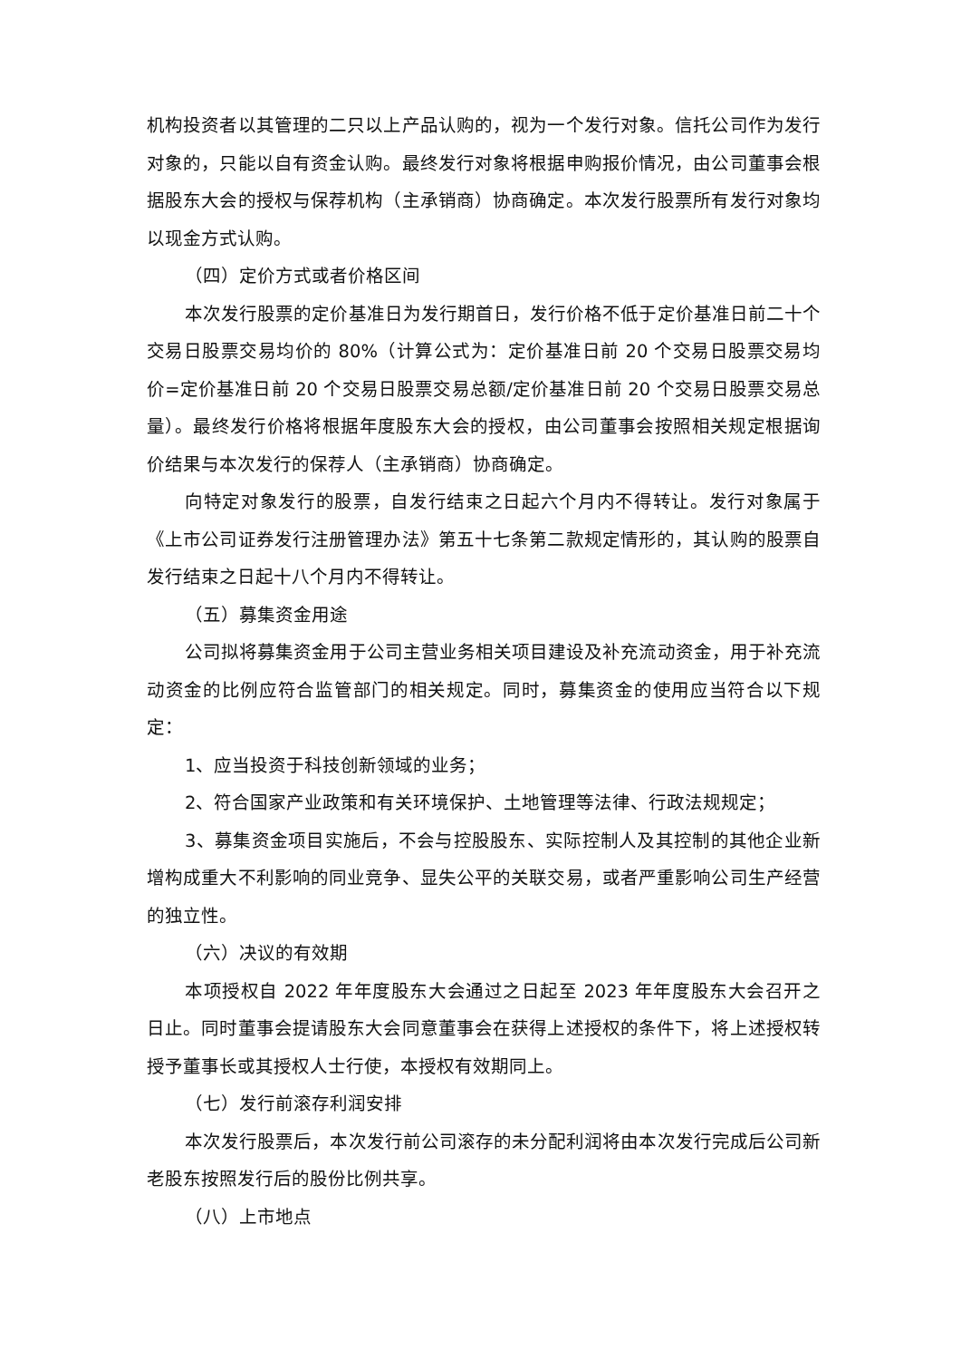机构投资者以其管理的二只以上产品认购的，视为一个发行对象。信托公司作为发行对象的，只能以自有资金认购。最终发行对象将根据申购报价情况，由公司董事会根据股东大会的授权与保荐机构（主承销商）协商确定。本次发行股票所有发行对象均以现金方式认购。
（四）定价方式或者价格区间
本次发行股票的定价基准日为发行期首日，发行价格不低于定价基准日前二十个交易日股票交易均价的 80%（计算公式为：定价基准日前 20 个交易日股票交易均价=定价基准日前 20 个交易日股票交易总额/定价基准日前 20 个交易日股票交易总量）。最终发行价格将根据年度股东大会的授权，由公司董事会按照相关规定根据询价结果与本次发行的保荐人（主承销商）协商确定。
向特定对象发行的股票，自发行结束之日起六个月内不得转让。发行对象属于《上市公司证券发行注册管理办法》第五十七条第二款规定情形的，其认购的股票自发行结束之日起十八个月内不得转让。
（五）募集资金用途
公司拟将募集资金用于公司主营业务相关项目建设及补充流动资金，用于补充流动资金的比例应符合监管部门的相关规定。同时，募集资金的使用应当符合以下规定：
1、应当投资于科技创新领域的业务；
2、符合国家产业政策和有关环境保护、土地管理等法律、行政法规规定；
3、募集资金项目实施后，不会与控股股东、实际控制人及其控制的其他企业新增构成重大不利影响的同业竞争、显失公平的关联交易，或者严重影响公司生产经营的独立性。
（六）决议的有效期
本项授权自 2022 年年度股东大会通过之日起至 2023 年年度股东大会召开之日止。同时董事会提请股东大会同意董事会在获得上述授权的条件下，将上述授权转授予董事长或其授权人士行使，本授权有效期同上。
（七）发行前滚存利润安排
本次发行股票后，本次发行前公司滚存的未分配利润将由本次发行完成后公司新老股东按照发行后的股份比例共享。
（八）上市地点